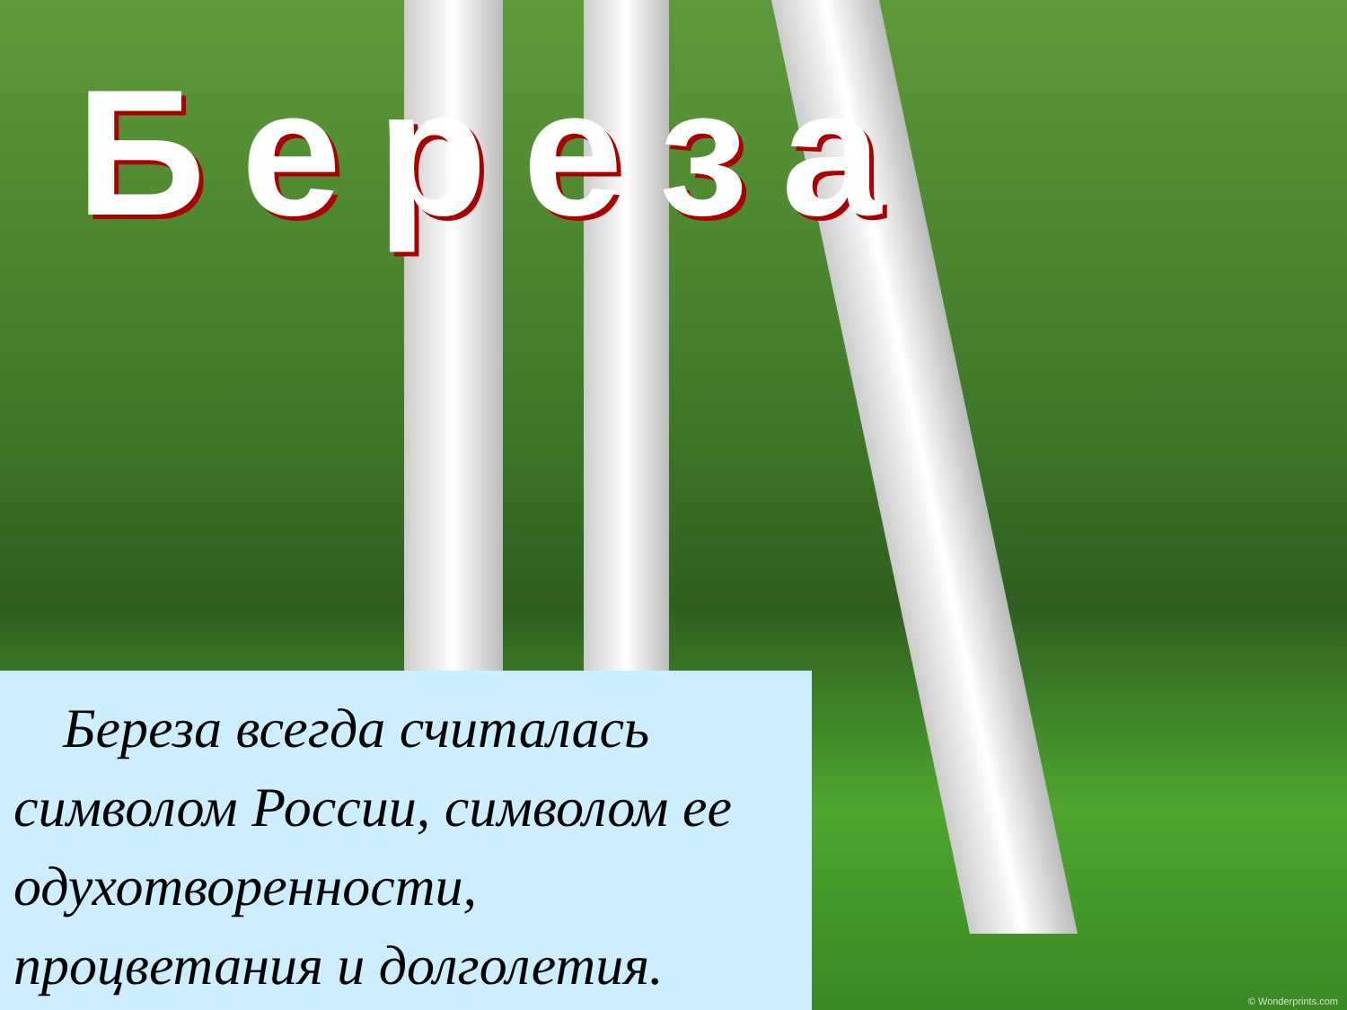Береза
Береза всегда считалась символом России, символом ее одухотворенности, процветания и долголетия.
© Wonderprints.com